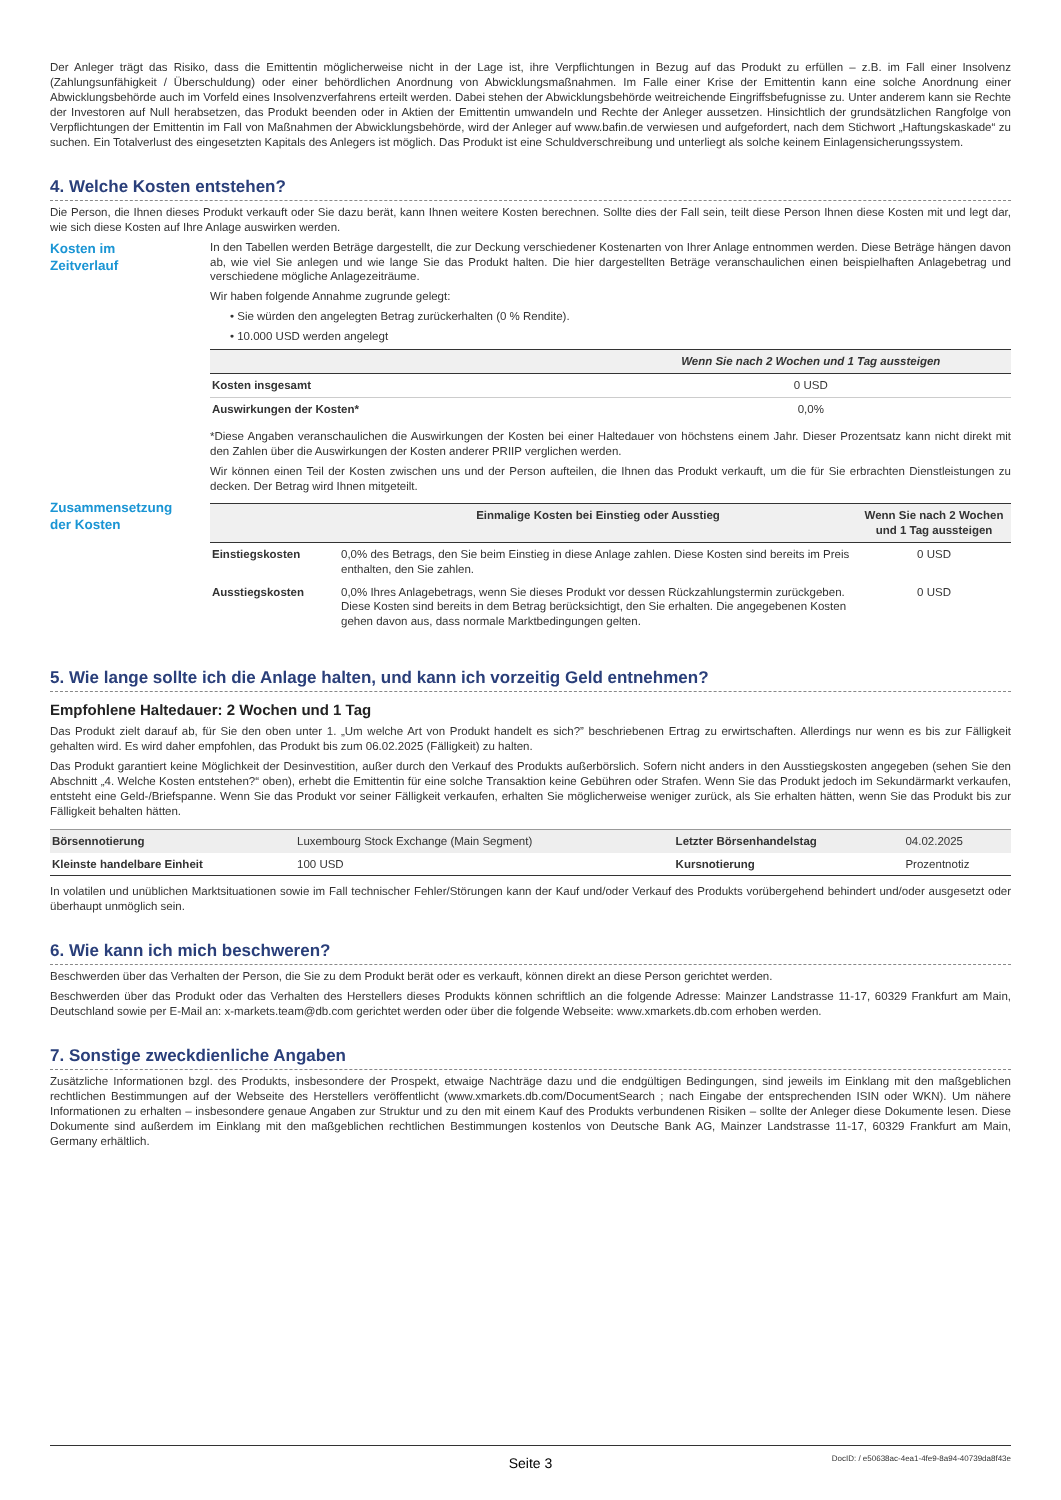Der Anleger trägt das Risiko, dass die Emittentin möglicherweise nicht in der Lage ist, ihre Verpflichtungen in Bezug auf das Produkt zu erfüllen – z.B. im Fall einer Insolvenz (Zahlungsunfähigkeit / Überschuldung) oder einer behördlichen Anordnung von Abwicklungsmaßnahmen. Im Falle einer Krise der Emittentin kann eine solche Anordnung einer Abwicklungsbehörde auch im Vorfeld eines Insolvenzverfahrens erteilt werden. Dabei stehen der Abwicklungsbehörde weitreichende Eingriffsbefugnisse zu. Unter anderem kann sie Rechte der Investoren auf Null herabsetzen, das Produkt beenden oder in Aktien der Emittentin umwandeln und Rechte der Anleger aussetzen. Hinsichtlich der grundsätzlichen Rangfolge von Verpflichtungen der Emittentin im Fall von Maßnahmen der Abwicklungsbehörde, wird der Anleger auf www.bafin.de verwiesen und aufgefordert, nach dem Stichwort „Haftungskaskade“ zu suchen. Ein Totalverlust des eingesetzten Kapitals des Anlegers ist möglich. Das Produkt ist eine Schuldverschreibung und unterliegt als solche keinem Einlagensicherungssystem.
4. Welche Kosten entstehen?
Die Person, die Ihnen dieses Produkt verkauft oder Sie dazu berät, kann Ihnen weitere Kosten berechnen. Sollte dies der Fall sein, teilt diese Person Ihnen diese Kosten mit und legt dar, wie sich diese Kosten auf Ihre Anlage auswirken werden.
Kosten im
Zeitverlauf
In den Tabellen werden Beträge dargestellt, die zur Deckung verschiedener Kostenarten von Ihrer Anlage entnommen werden. Diese Beträge hängen davon ab, wie viel Sie anlegen und wie lange Sie das Produkt halten. Die hier dargestellten Beträge veranschaulichen einen beispielhaften Anlagebetrag und verschiedene mögliche Anlagezeiträume.
Wir haben folgende Annahme zugrunde gelegt:
• Sie würden den angelegten Betrag zurückerhalten (0 % Rendite).
• 10.000 USD werden angelegt
| | Wenn Sie nach 2 Wochen und 1 Tag aussteigen |
| --- | --- |
| Kosten insgesamt | 0 USD |
| Auswirkungen der Kosten* | 0,0% |
*Diese Angaben veranschaulichen die Auswirkungen der Kosten bei einer Haltedauer von höchstens einem Jahr. Dieser Prozentsatz kann nicht direkt mit den Zahlen über die Auswirkungen der Kosten anderer PRIIP verglichen werden.
Wir können einen Teil der Kosten zwischen uns und der Person aufteilen, die Ihnen das Produkt verkauft, um die für Sie erbrachten Dienstleistungen zu decken. Der Betrag wird Ihnen mitgeteilt.
Zusammensetzung
der Kosten
| | Einmalige Kosten bei Einstieg oder Ausstieg | Wenn Sie nach 2 Wochen und 1 Tag aussteigen |
| --- | --- | --- |
| Einstiegskosten | 0,0% des Betrags, den Sie beim Einstieg in diese Anlage zahlen. Diese Kosten sind bereits im Preis enthalten, den Sie zahlen. | 0 USD |
| Ausstiegskosten | 0,0% Ihres Anlagebetrags, wenn Sie dieses Produkt vor dessen Rückzahlungstermin zurückgeben. Diese Kosten sind bereits in dem Betrag berücksichtigt, den Sie erhalten. Die angegebenen Kosten gehen davon aus, dass normale Marktbedingungen gelten. | 0 USD |
5. Wie lange sollte ich die Anlage halten, und kann ich vorzeitig Geld entnehmen?
Empfohlene Haltedauer: 2 Wochen und 1 Tag
Das Produkt zielt darauf ab, für Sie den oben unter 1. „Um welche Art von Produkt handelt es sich?” beschriebenen Ertrag zu erwirtschaften. Allerdings nur wenn es bis zur Fälligkeit gehalten wird. Es wird daher empfohlen, das Produkt bis zum 06.02.2025 (Fälligkeit) zu halten.
Das Produkt garantiert keine Möglichkeit der Desinvestition, außer durch den Verkauf des Produkts außerbörslich. Sofern nicht anders in den Ausstiegskosten angegeben (sehen Sie den Abschnitt „4. Welche Kosten entstehen?“ oben), erhebt die Emittentin für eine solche Transaktion keine Gebühren oder Strafen. Wenn Sie das Produkt jedoch im Sekundärmarkt verkaufen, entsteht eine Geld-/Briefspanne. Wenn Sie das Produkt vor seiner Fälligkeit verkaufen, erhalten Sie möglicherweise weniger zurück, als Sie erhalten hätten, wenn Sie das Produkt bis zur Fälligkeit behalten hätten.
| Börsennotierung | Luxembourg Stock Exchange (Main Segment) | Letzter Börsenhandelstag | 04.02.2025 |
| Kleinste handelbare Einheit | 100 USD | Kursnotierung | Prozentnotiz |
In volatilen und unüblichen Marktsituationen sowie im Fall technischer Fehler/Störungen kann der Kauf und/oder Verkauf des Produkts vorübergehend behindert und/oder ausgesetzt oder überhaupt unmöglich sein.
6. Wie kann ich mich beschweren?
Beschwerden über das Verhalten der Person, die Sie zu dem Produkt berät oder es verkauft, können direkt an diese Person gerichtet werden.
Beschwerden über das Produkt oder das Verhalten des Herstellers dieses Produkts können schriftlich an die folgende Adresse: Mainzer Landstrasse 11-17, 60329 Frankfurt am Main, Deutschland sowie per E-Mail an: x-markets.team@db.com gerichtet werden oder über die folgende Webseite: www.xmarkets.db.com erhoben werden.
7. Sonstige zweckdienliche Angaben
Zusätzliche Informationen bzgl. des Produkts, insbesondere der Prospekt, etwaige Nachträge dazu und die endgültigen Bedingungen, sind jeweils im Einklang mit den maßgeblichen rechtlichen Bestimmungen auf der Webseite des Herstellers veröffentlicht (www.xmarkets.db.com/DocumentSearch ; nach Eingabe der entsprechenden ISIN oder WKN). Um nähere Informationen zu erhalten – insbesondere genaue Angaben zur Struktur und zu den mit einem Kauf des Produkts verbundenen Risiken – sollte der Anleger diese Dokumente lesen. Diese Dokumente sind außerdem im Einklang mit den maßgeblichen rechtlichen Bestimmungen kostenlos von Deutsche Bank AG, Mainzer Landstrasse 11-17, 60329 Frankfurt am Main, Germany erhältlich.
Seite 3 DocID: / e50638ac-4ea1-4fe9-8a94-40739da8f43e